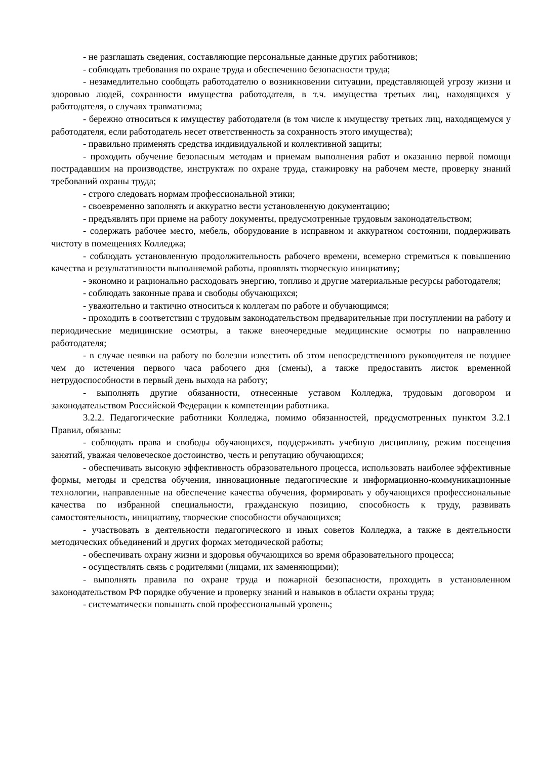- не разглашать сведения, составляющие персональные данные других работников;
- соблюдать требования по охране труда и обеспечению безопасности труда;
- незамедлительно сообщать работодателю о возникновении ситуации, представляющей угрозу жизни и здоровью людей, сохранности имущества работодателя, в т.ч. имущества третьих лиц, находящихся у работодателя, о случаях травматизма;
- бережно относиться к имуществу работодателя (в том числе к имуществу третьих лиц, находящемуся у работодателя, если работодатель несет ответственность за сохранность этого имущества);
- правильно применять средства индивидуальной и коллективной защиты;
- проходить обучение безопасным методам и приемам выполнения работ и оказанию первой помощи пострадавшим на производстве, инструктаж по охране труда, стажировку на рабочем месте, проверку знаний требований охраны труда;
- строго следовать нормам профессиональной этики;
- своевременно заполнять и аккуратно вести установленную документацию;
- предъявлять при приеме на работу документы, предусмотренные трудовым законодательством;
- содержать рабочее место, мебель, оборудование в исправном и аккуратном состоянии, поддерживать чистоту в помещениях Колледжа;
- соблюдать установленную продолжительность рабочего времени, всемерно стремиться к повышению качества и результативности выполняемой работы, проявлять творческую инициативу;
- экономно и рационально расходовать энергию, топливо и другие материальные ресурсы работодателя;
- соблюдать законные права и свободы обучающихся;
- уважительно и тактично относиться к коллегам по работе и обучающимся;
- проходить в соответствии с трудовым законодательством предварительные при поступлении на работу и периодические медицинские осмотры, а также внеочередные медицинские осмотры по направлению работодателя;
- в случае неявки на работу по болезни известить об этом непосредственного руководителя не позднее чем до истечения первого часа рабочего дня (смены), а также предоставить листок временной нетрудоспособности в первый день выхода на работу;
- выполнять другие обязанности, отнесенные уставом Колледжа, трудовым договором и законодательством Российской Федерации к компетенции работника.
3.2.2. Педагогические работники Колледжа, помимо обязанностей, предусмотренных пунктом 3.2.1 Правил, обязаны:
- соблюдать права и свободы обучающихся, поддерживать учебную дисциплину, режим посещения занятий, уважая человеческое достоинство, честь и репутацию обучающихся;
- обеспечивать высокую эффективность образовательного процесса, использовать наиболее эффективные формы, методы и средства обучения, инновационные педагогические и информационно-коммуникационные технологии, направленные на обеспечение качества обучения, формировать у обучающихся профессиональные качества по избранной специальности, гражданскую позицию, способность к труду, развивать самостоятельность, инициативу, творческие способности обучающихся;
- участвовать в деятельности педагогического и иных советов Колледжа, а также в деятельности методических объединений и других формах методической работы;
- обеспечивать охрану жизни и здоровья обучающихся во время образовательного процесса;
- осуществлять связь с родителями (лицами, их заменяющими);
- выполнять правила по охране труда и пожарной безопасности, проходить в установленном законодательством РФ порядке обучение и проверку знаний и навыков в области охраны труда;
- систематически повышать свой профессиональный уровень;